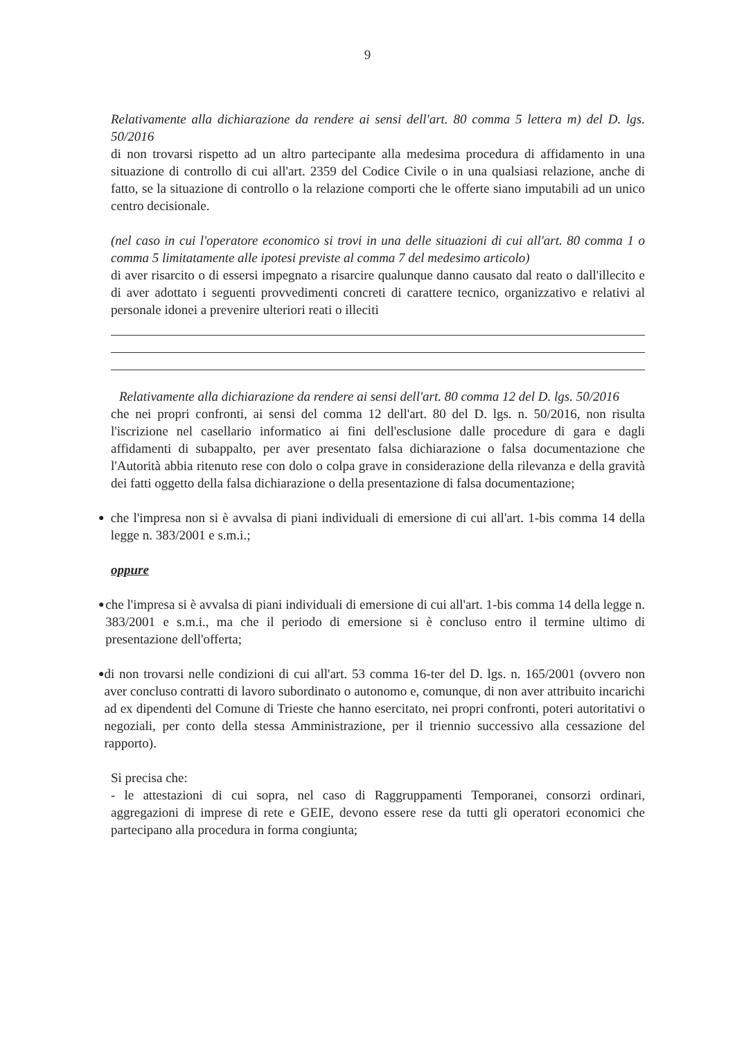9
Relativamente alla dichiarazione da rendere ai sensi dell'art. 80 comma 5 lettera m) del D. lgs. 50/2016
di non trovarsi rispetto ad un altro partecipante alla medesima procedura di affidamento in una situazione di controllo di cui all'art. 2359 del Codice Civile o in una qualsiasi relazione, anche di fatto, se la situazione di controllo o la relazione comporti che le offerte siano imputabili ad un unico centro decisionale.
(nel caso in cui l'operatore economico si trovi in una delle situazioni di cui all'art. 80 comma 1 o comma 5 limitatamente alle ipotesi previste al comma 7 del medesimo articolo)
di aver risarcito o di essersi impegnato a risarcire qualunque danno causato dal reato o dall'illecito e di aver adottato i seguenti provvedimenti concreti di carattere tecnico, organizzativo e relativi al personale idonei a prevenire ulteriori reati o illeciti
Relativamente alla dichiarazione da rendere ai sensi dell'art. 80 comma 12 del D. lgs. 50/2016
che nei propri confronti, ai sensi del comma 12 dell'art. 80 del D. lgs. n. 50/2016, non risulta l'iscrizione nel casellario informatico ai fini dell'esclusione dalle procedure di gara e dagli affidamenti di subappalto, per aver presentato falsa dichiarazione o falsa documentazione che l'Autorità abbia ritenuto rese con dolo o colpa grave in considerazione della rilevanza e della gravità dei fatti oggetto della falsa dichiarazione o della presentazione di falsa documentazione;
●
che l'impresa non si è avvalsa di piani individuali di emersione di cui all'art. 1-bis comma 14 della legge n. 383/2001 e s.m.i.;
oppure
●
che l'impresa si è avvalsa di piani individuali di emersione di cui all'art. 1-bis comma 14 della legge n. 383/2001 e s.m.i., ma che il periodo di emersione si è concluso entro il termine ultimo di presentazione dell'offerta;
●
di non trovarsi nelle condizioni di cui all'art. 53 comma 16-ter del D. lgs. n. 165/2001 (ovvero non aver concluso contratti di lavoro subordinato o autonomo e, comunque, di non aver attribuito incarichi ad ex dipendenti del Comune di Trieste che hanno esercitato, nei propri confronti, poteri autoritativi o negoziali, per conto della stessa Amministrazione, per il triennio successivo alla cessazione del rapporto).
Si precisa che:
- le attestazioni di cui sopra, nel caso di Raggruppamenti Temporanei, consorzi ordinari, aggregazioni di imprese di rete e GEIE, devono essere rese da tutti gli operatori economici che partecipano alla procedura in forma congiunta;